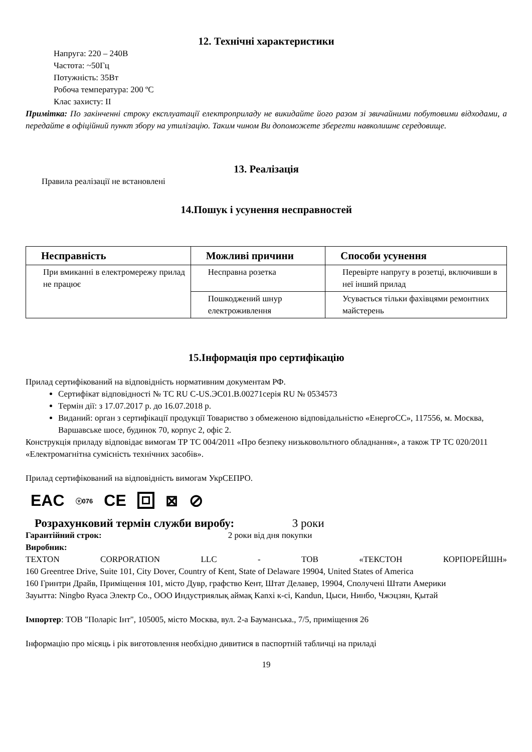12. Технічні характеристики
Напруга: 220 – 240В
Частота: ~50Гц
Потужність: 35Вт
Робоча температура: 200 ºС
Клас захисту: II
Примітка: По закінченні строку експлуатації електроприладу не викидайте його разом зі звичайними побутовими відходами, а передайте в офіційний пункт збору на утилізацію. Таким чином Ви допоможете зберегти навколишнє середовище.
13. Реалізація
Правила реалізації не встановлені
14.Пошук і усунення несправностей
| Несправність | Можливі причини | Способи усунення |
| --- | --- | --- |
| При вмиканні в електромережу прилад не працює | Несправна розетка | Перевірте напругу в розетці, включивши в неї інший прилад |
| | Пошкоджений шнур електроживлення | Усувається тільки фахівцями ремонтних майстерень |
15.Інформація про сертифікацію
Прилад сертифікований на відповідність нормативним документам РФ.
Сертифікат відповідності № ТС RU C-US.ЭС01.В.00271серія RU № 0534573
Термін дії: з 17.07.2017 р. до 16.07.2018 р.
Виданий: орган з сертифікації продукції Товариство з обмеженою відповідальністю «ЕнергоСС», 117556, м. Москва, Варшавське шосе, будинок 70, корпус 2, офіс 2.
Конструкція приладу відповідає вимогам ТР ТС 004/2011 «Про безпеку низьковольтного обладнання», а також ТР ТС 020/2011 «Електромагнітна сумісність технічних засобів».
Прилад сертифікований на відповідність вимогам УкрСЕПРО.
EAC ⓥ076 CE ⊠ ⊘
Розрахунковий термін служби виробу: 3 роки
Гарантійний строк: 2 роки від дня покупки
Виробник:
TEXTON CORPORATION LLC - ТОВ «ТЕКСТОН КОРПОРЕЙШН»
160 Greentree Drive, Suite 101, City Dover, Country of Kent, State of Delaware 19904, United States of America
160 Гринтри Драйв, Приміщення 101, місто Дувр, графство Кент, Штат Делавер, 19904, Сполучені Штати Америки
Зауытта: Ningbo Ryaca Электр Co., ООО Индустриялық аймақ Kanxi к-сі, Kandun, Цыси, Нинбо, Чжэцзян, Қытай
Імпортер: ТОВ "Поларіс Інт", 105005, місто Москва, вул. 2-а Бауманська., 7/5, приміщення 26
Інформацію про місяць і рік виготовлення необхідно дивитися в паспортній табличці на приладі
19